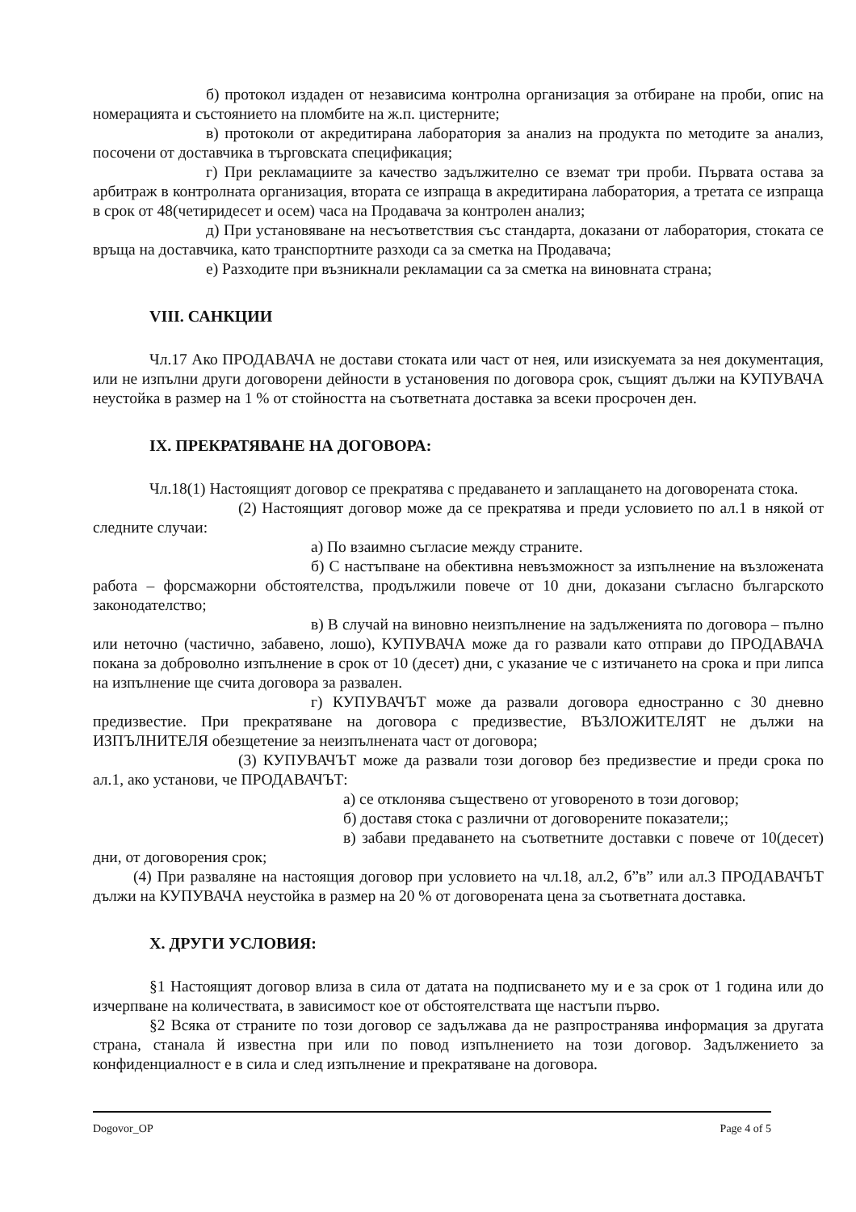б) протокол издаден от независима контролна организация за отбиране на проби, опис на номерацията и състоянието на пломбите на ж.п. цистерните;
в) протоколи от акредитирана лаборатория за анализ на продукта по методите за анализ, посочени от доставчика в търговската спецификация;
г) При рекламациите за качество задължително се вземат три проби. Първата остава за арбитраж в контролната организация, втората се изпраща в акредитирана лаборатория, а третата се изпраща в срок от 48(четиридесет и осем) часа на Продавача за контролен анализ;
д) При установяване на несъответствия със стандарта, доказани от лаборатория, стоката се връща на доставчика, като транспортните разходи са за сметка на Продавача;
е) Разходите при възникнали рекламации са за сметка на виновната страна;
VIII. САНКЦИИ
Чл.17 Ако ПРОДАВАЧА не достави стоката или част от нея, или изискуемата за нея документация, или не изпълни други договорени дейности в установения по договора срок, същият дължи на КУПУВАЧА неустойка в размер на 1 % от стойността на съответната доставка за всеки просрочен ден.
IX. ПРЕКРАТЯВАНЕ НА ДОГОВОРА:
Чл.18(1) Настоящият договор се прекратява с предаването и заплащането на договорената стока.
(2) Настоящият договор може да се прекратява и преди условието по ал.1 в някой от следните случаи:
а) По взаимно съгласие между страните.
б) С настъпване на обективна невъзможност за изпълнение на възложената работа – форсмажорни обстоятелства, продължили повече от 10 дни, доказани съгласно българското законодателство;
в) В случай на виновно неизпълнение на задълженията по договора – пълно или неточно (частично, забавено, лошо), КУПУВАЧА може да го развали като отправи до ПРОДАВАЧА покана за доброволно изпълнение в срок от 10 (десет) дни, с указание че с изтичането на срока и при липса на изпълнение ще счита договора за развален.
г) КУПУВАЧЪТ може да развали договора едностранно с 30 дневно предизвестие. При прекратяване на договора с предизвестие, ВЪЗЛОЖИТЕЛЯТ не дължи на ИЗПЪЛНИТЕЛЯ обезщетение за неизпълнената част от договора;
(3) КУПУВАЧЪТ може да развали този договор без предизвестие и преди срока по ал.1, ако установи, че ПРОДАВАЧЪТ:
а) се отклонява съществено от уговореното в този договор;
б) доставя стока с различни от договорените показатели;;
в) забави предаването на съответните доставки с повече от 10(десет) дни, от договорения срок;
(4) При разваляне на настоящия договор при условието на чл.18, ал.2, б”в” или ал.3 ПРОДАВАЧЪТ дължи на КУПУВАЧА неустойка в размер на 20 % от договорената цена за съответната доставка.
X. ДРУГИ УСЛОВИЯ:
§1 Настоящият договор влиза в сила от датата на подписването му и е за срок от 1 година или до изчерпване на количествата, в зависимост кое от обстоятелствата ще настъпи първо.
§2 Всяка от страните по този договор се задължава да не разпространява информация за другата страна, станала й известна при или по повод изпълнението на този договор. Задължението за конфиденциалност е в сила и след изпълнение и прекратяване на договора.
Dogovor_OP Page 4 of 5